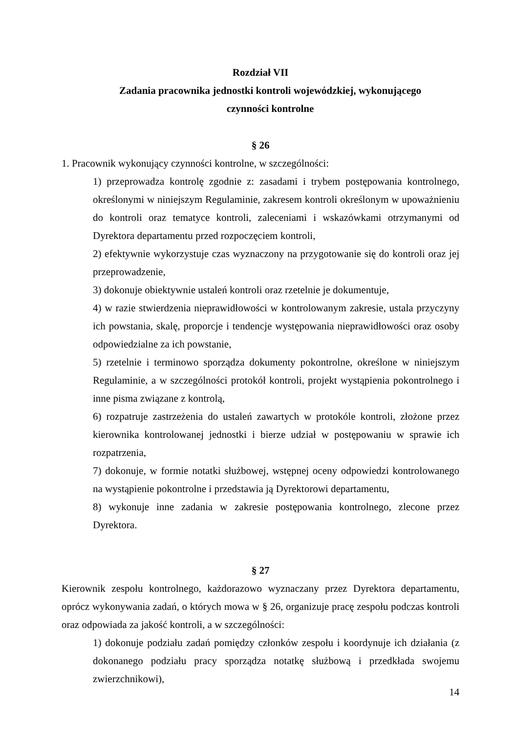Rozdział VII
Zadania pracownika jednostki kontroli wojewódzkiej, wykonującego
czynności kontrolne
§ 26
1. Pracownik wykonujący czynności kontrolne, w szczególności:
1) przeprowadza kontrolę zgodnie z: zasadami i trybem postępowania kontrolnego, określonymi w niniejszym Regulaminie, zakresem kontroli określonym w upoważnieniu do kontroli oraz tematyce kontroli, zaleceniami i wskazówkami otrzymanymi od Dyrektora departamentu przed rozpoczęciem kontroli,
2) efektywnie wykorzystuje czas wyznaczony na przygotowanie się do kontroli oraz jej przeprowadzenie,
3) dokonuje obiektywnie ustaleń kontroli oraz rzetelnie je dokumentuje,
4) w razie stwierdzenia nieprawidłowości w kontrolowanym zakresie, ustala przyczyny ich powstania, skalę, proporcje i tendencje występowania nieprawidłowości oraz osoby odpowiedzialne za ich powstanie,
5) rzetelnie i terminowo sporządza dokumenty pokontrolne, określone w niniejszym Regulaminie, a w szczególności protokół kontroli, projekt wystąpienia pokontrolnego i inne pisma związane z kontrolą,
6) rozpatruje zastrzeżenia do ustaleń zawartych w protokóle kontroli, złożone przez kierownika kontrolowanej jednostki i bierze udział w postępowaniu w sprawie ich rozpatrzenia,
7) dokonuje, w formie notatki służbowej, wstępnej oceny odpowiedzi kontrolowanego na wystąpienie pokontrolne i przedstawia ją Dyrektorowi departamentu,
8) wykonuje inne zadania w zakresie postępowania kontrolnego, zlecone przez Dyrektora.
§ 27
Kierownik zespołu kontrolnego, każdorazowo wyznaczany przez Dyrektora departamentu, oprócz wykonywania zadań, o których mowa w § 26, organizuje pracę zespołu podczas kontroli oraz odpowiada za jakość kontroli, a w szczególności:
1) dokonuje podziału zadań pomiędzy członków zespołu i koordynuje ich działania (z dokonanego podziału pracy sporządza notatkę służbową i przedkłada swojemu zwierzchnikowi),
14